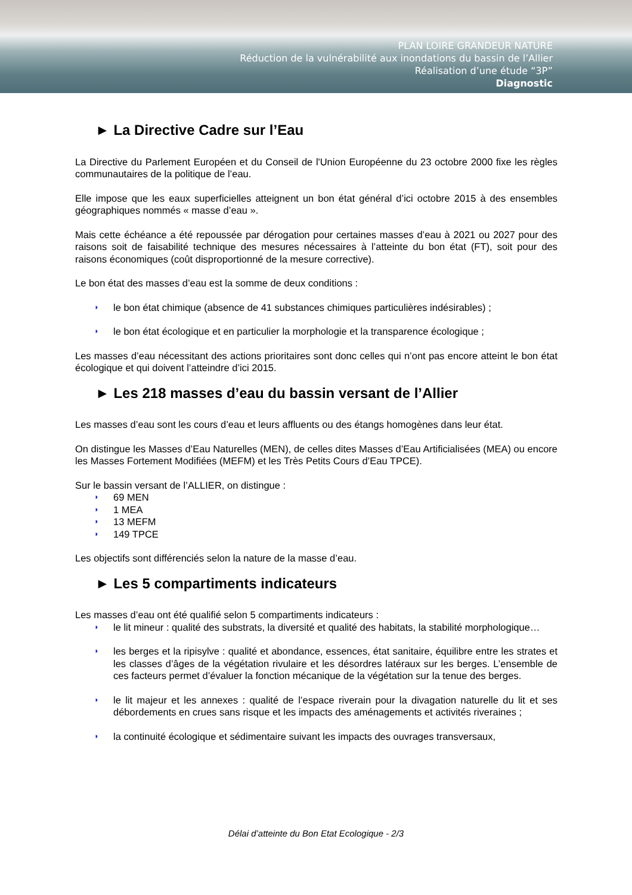PLAN LOIRE GRANDEUR NATURE
Réduction de la vulnérabilité aux inondations du bassin de l’Allier
Réalisation d’une étude “3P”
Diagnostic
► La Directive Cadre sur l’Eau
La Directive du Parlement Européen et du Conseil de l'Union Européenne du 23 octobre 2000 fixe les règles communautaires de la politique de l’eau.
Elle impose que les eaux superficielles atteignent un bon état général d’ici octobre 2015 à des ensembles géographiques nommés « masse d’eau ».
Mais cette échéance a été repoussée par dérogation pour certaines masses d’eau à 2021 ou 2027 pour des raisons soit de faisabilité technique des mesures nécessaires à l’atteinte du bon état (FT), soit pour des raisons économiques (coût disproportionné de la mesure corrective).
Le bon état des masses d’eau est la somme de deux conditions :
◗ le bon état chimique (absence de 41 substances chimiques particulières indésirables) ;
◗ le bon état écologique et en particulier la morphologie et la transparence écologique ;
Les masses d’eau nécessitant des actions prioritaires sont donc celles qui n’ont pas encore atteint le bon état écologique et qui doivent l’atteindre d’ici 2015.
► Les 218 masses d’eau du bassin versant de l’Allier
Les masses d’eau sont les cours d’eau et leurs affluents ou des étangs homogènes dans leur état.
On distingue les Masses d’Eau Naturelles (MEN), de celles dites Masses d’Eau Artificialisées (MEA) ou encore les Masses Fortement Modifiées (MEFM) et les Très Petits Cours d’Eau TPCE).
Sur le bassin versant de l’ALLIER, on distingue :
◗ 69 MEN
◗ 1 MEA
◗ 13 MEFM
◗ 149 TPCE
Les objectifs sont différenciés selon la nature de la masse d’eau.
► Les 5 compartiments indicateurs
Les masses d’eau ont été qualifié selon 5 compartiments indicateurs :
◗ le lit mineur : qualité des substrats, la diversité et qualité des habitats, la stabilité morphologique…
◗ les berges et la ripisylve : qualité et abondance, essences, état sanitaire, équilibre entre les strates et les classes d’âges de la végétation rivulaire et les désordres latéraux sur les berges. L’ensemble de ces facteurs permet d’évaluer la fonction mécanique de la végétation sur la tenue des berges.
◗ le lit majeur et les annexes : qualité de l’espace riverain pour la divagation naturelle du lit et ses débordements en crues sans risque et les impacts des aménagements et activités riveraines ;
◗ la continuité écologique et sédimentaire suivant les impacts des ouvrages transversaux,
Délai d’atteinte du Bon Etat Ecologique - 2/3